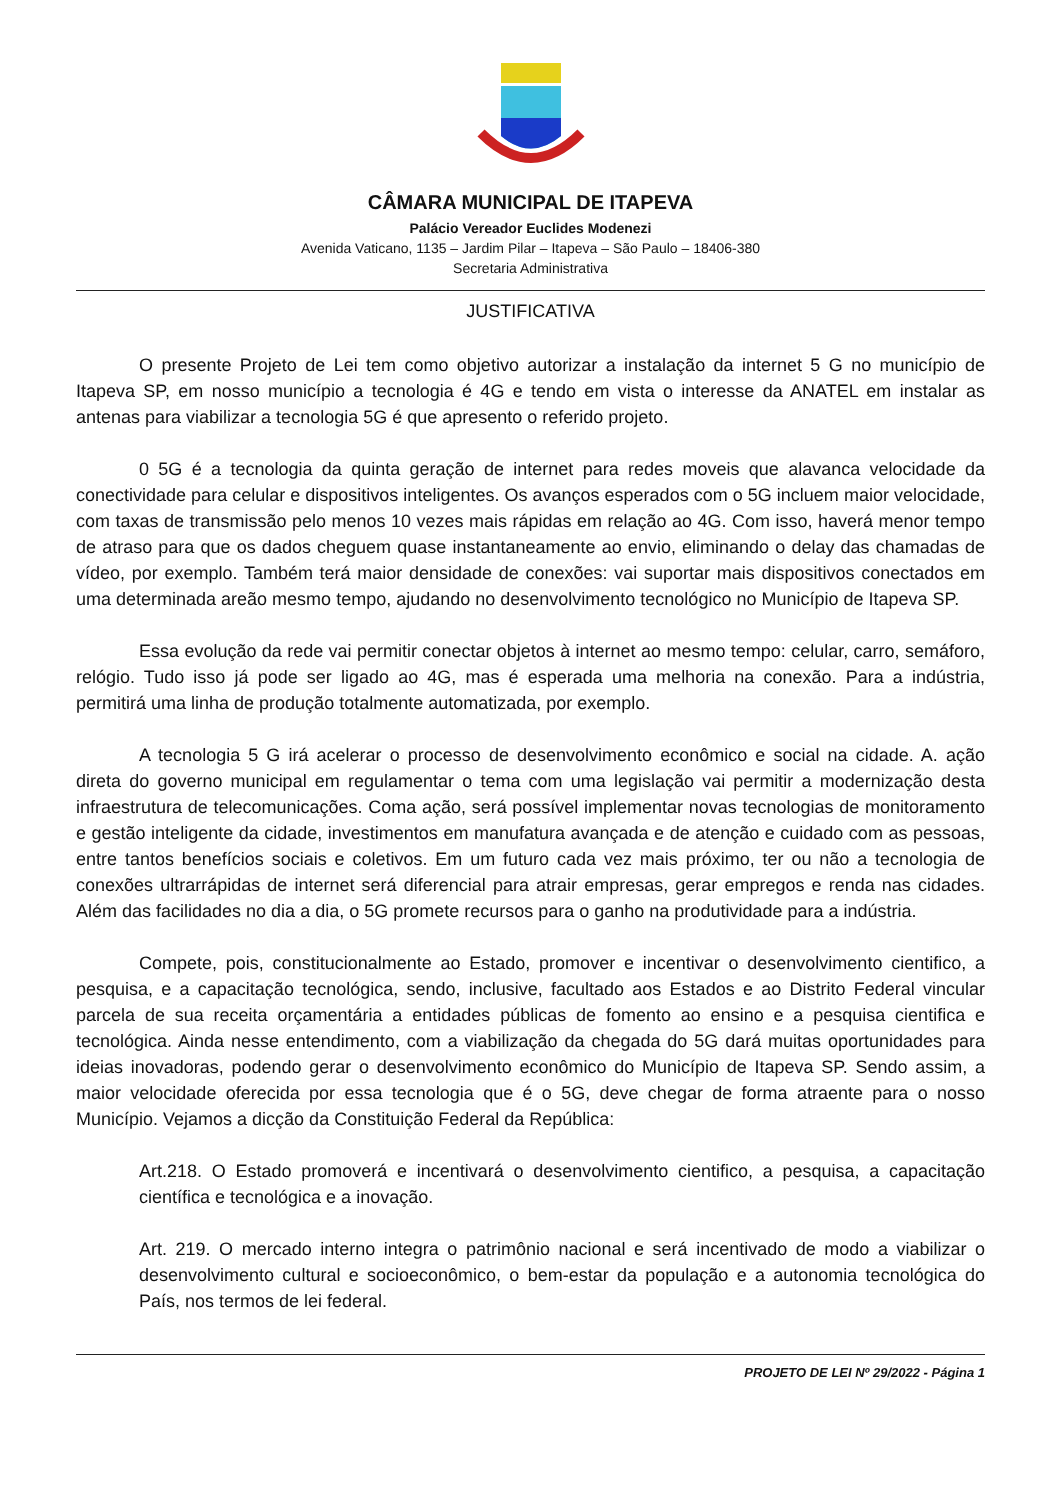CÂMARA MUNICIPAL DE ITAPEVA
Palácio Vereador Euclides Modenezi
Avenida Vaticano, 1135 – Jardim Pilar – Itapeva – São Paulo – 18406-380
Secretaria Administrativa
JUSTIFICATIVA
O presente Projeto de Lei tem como objetivo autorizar a instalação da internet 5 G no município de Itapeva SP, em nosso município a tecnologia é 4G e tendo em vista o interesse da ANATEL em instalar as antenas para viabilizar a tecnologia 5G é que apresento o referido projeto.
0 5G é a tecnologia da quinta geração de internet para redes moveis que alavanca velocidade da conectividade para celular e dispositivos inteligentes. Os avanços esperados com o 5G incluem maior velocidade, com taxas de transmissão pelo menos 10 vezes mais rápidas em relação ao 4G. Com isso, haverá menor tempo de atraso para que os dados cheguem quase instantaneamente ao envio, eliminando o delay das chamadas de vídeo, por exemplo. Também terá maior densidade de conexões: vai suportar mais dispositivos conectados em uma determinada areão mesmo tempo, ajudando no desenvolvimento tecnológico no Município de Itapeva SP.
Essa evolução da rede vai permitir conectar objetos à internet ao mesmo tempo: celular, carro, semáforo, relógio. Tudo isso já pode ser ligado ao 4G, mas é esperada uma melhoria na conexão. Para a indústria, permitirá uma linha de produção totalmente automatizada, por exemplo.
A tecnologia 5 G irá acelerar o processo de desenvolvimento econômico e social na cidade. A. ação direta do governo municipal em regulamentar o tema com uma legislação vai permitir a modernização desta infraestrutura de telecomunicações. Coma ação, será possível implementar novas tecnologias de monitoramento e gestão inteligente da cidade, investimentos em manufatura avançada e de atenção e cuidado com as pessoas, entre tantos benefícios sociais e coletivos. Em um futuro cada vez mais próximo, ter ou não a tecnologia de conexões ultrarrápidas de internet será diferencial para atrair empresas, gerar empregos e renda nas cidades. Além das facilidades no dia a dia, o 5G promete recursos para o ganho na produtividade para a indústria.
Compete, pois, constitucionalmente ao Estado, promover e incentivar o desenvolvimento cientifico, a pesquisa, e a capacitação tecnológica, sendo, inclusive, facultado aos Estados e ao Distrito Federal vincular parcela de sua receita orçamentária a entidades públicas de fomento ao ensino e a pesquisa cientifica e tecnológica. Ainda nesse entendimento, com a viabilização da chegada do 5G dará muitas oportunidades para ideias inovadoras, podendo gerar o desenvolvimento econômico do Município de Itapeva SP. Sendo assim, a maior velocidade oferecida por essa tecnologia que é o 5G, deve chegar de forma atraente para o nosso Município. Vejamos a dicção da Constituição Federal da República:
Art.218. O Estado promoverá e incentivará o desenvolvimento cientifico, a pesquisa, a capacitação científica e tecnológica e a inovação.
Art. 219. O mercado interno integra o patrimônio nacional e será incentivado de modo a viabilizar o desenvolvimento cultural e socioeconômico, o bem-estar da população e a autonomia tecnológica do País, nos termos de lei federal.
PROJETO DE LEI Nº 29/2022 - Página 1